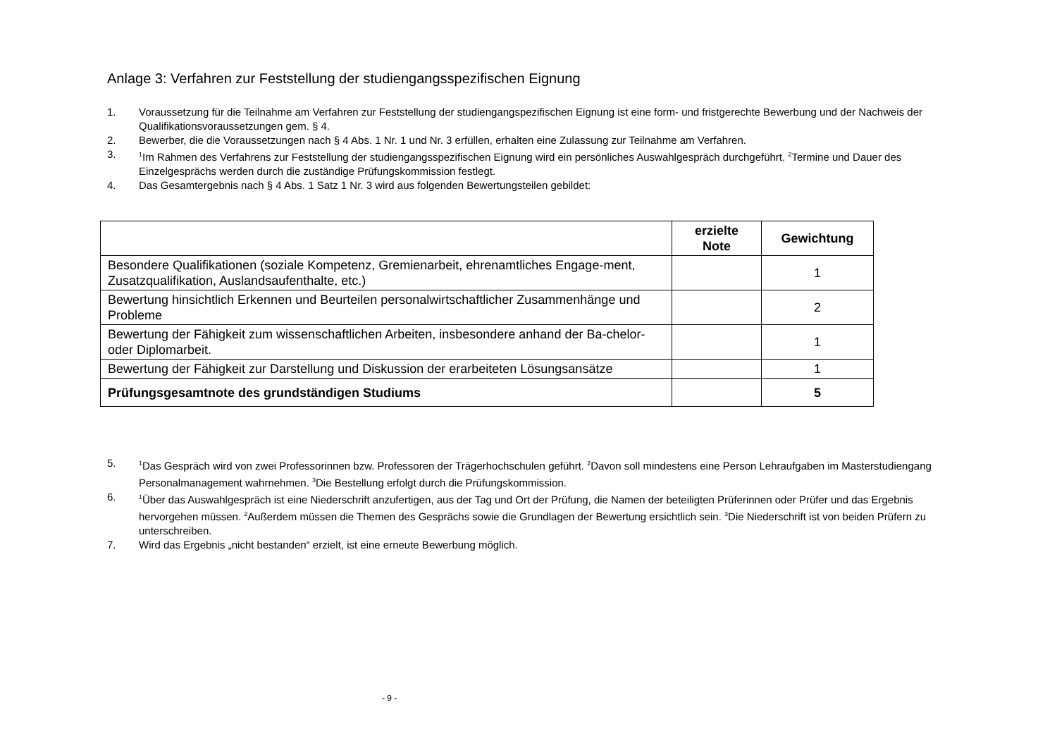Anlage 3: Verfahren zur Feststellung der studiengangsspezifischen Eignung
1. Voraussetzung für die Teilnahme am Verfahren zur Feststellung der studiengangspezifischen Eignung ist eine form- und fristgerechte Bewerbung und der Nachweis der Qualifikationsvoraussetzungen gem. § 4.
2. Bewerber, die die Voraussetzungen nach § 4 Abs. 1 Nr. 1 und Nr. 3 erfüllen, erhalten eine Zulassung zur Teilnahme am Verfahren.
3. <sup>1</sup>Im Rahmen des Verfahrens zur Feststellung der studiengangsspezifischen Eignung wird ein persönliches Auswahlgespräch durchgeführt. <sup>2</sup>Termine und Dauer des Einzelgesprächs werden durch die zuständige Prüfungskommission festlegt.
4. Das Gesamtergebnis nach § 4 Abs. 1 Satz 1 Nr. 3 wird aus folgenden Bewertungsteilen gebildet:
| | erzielte Note | Gewichtung |
| --- | --- | --- |
| Besondere Qualifikationen (soziale Kompetenz, Gremienarbeit, ehrenamtliches Engage-ment, Zusatzqualifikation, Auslandsaufenthalte, etc.) | | 1 |
| Bewertung hinsichtlich Erkennen und Beurteilen personalwirtschaftlicher Zusammenhänge und Probleme | | 2 |
| Bewertung der Fähigkeit zum wissenschaftlichen Arbeiten, insbesondere anhand der Ba-chelor- oder Diplomarbeit. | | 1 |
| Bewertung der Fähigkeit zur Darstellung und Diskussion der erarbeiteten Lösungsansätze | | 1 |
| Prüfungsgesamtnote des grundständigen Studiums | | 5 |
5. <sup>1</sup>Das Gespräch wird von zwei Professorinnen bzw. Professoren der Trägerhochschulen geführt. <sup>2</sup>Davon soll mindestens eine Person Lehraufgaben im Masterstudiengang Personalmanagement wahrnehmen. <sup>3</sup>Die Bestellung erfolgt durch die Prüfungskommission.
6. <sup>1</sup>Über das Auswahlgespräch ist eine Niederschrift anzufertigen, aus der Tag und Ort der Prüfung, die Namen der beteiligten Prüferinnen oder Prüfer und das Ergebnis hervorgehen müssen. <sup>2</sup>Außerdem müssen die Themen des Gesprächs sowie die Grundlagen der Bewertung ersichtlich sein. <sup>3</sup>Die Niederschrift ist von beiden Prüfern zu unterschreiben.
7. Wird das Ergebnis „nicht bestanden“ erzielt, ist eine erneute Bewerbung möglich.
- 9 -